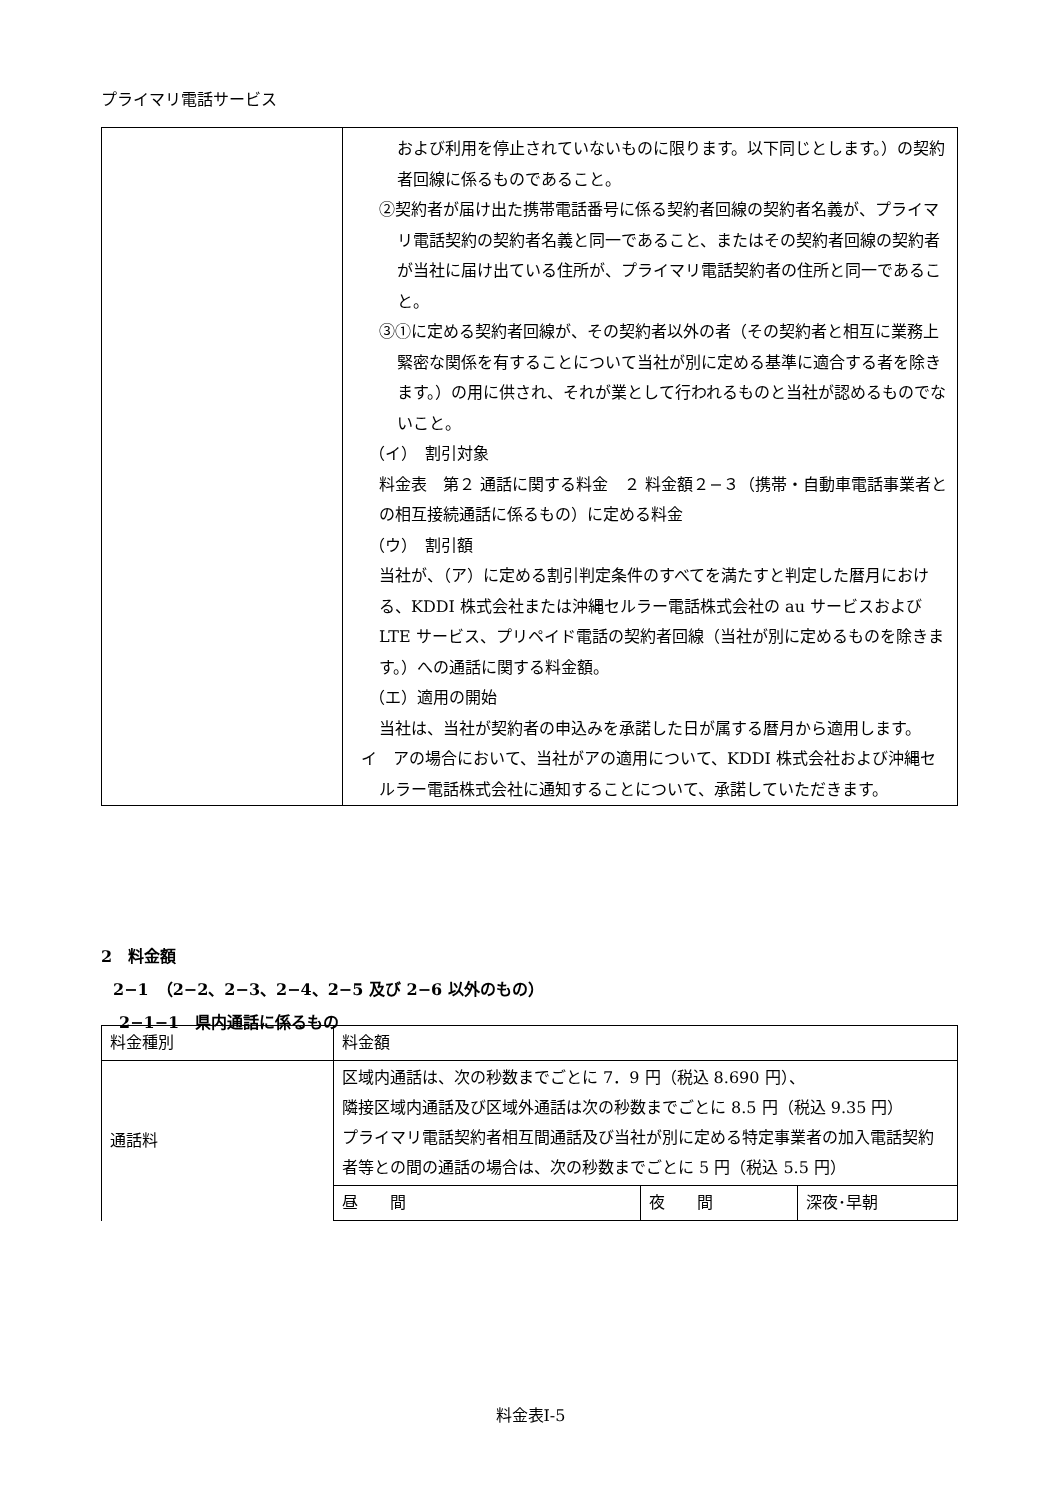プライマリ電話サービス
| | および利用を停止されていないものに限ります。以下同じとします。）の契約者回線に係るものであること。 ②契約者が届け出た携帯電話番号に係る契約者回線の契約者名義が、プライマリ電話契約の契約者名義と同一であること、またはその契約者回線の契約者が当社に届け出ている住所が、プライマリ電話契約者の住所と同一であること。 ③①に定める契約者回線が、その契約者以外の者（その契約者と相互に業務上緊密な関係を有することについて当社が別に定める基準に適合する者を除きます。）の用に供され、それが業として行われるものと当社が認めるものでないこと。 （イ） 割引対象 料金表 第２ 通話に関する料金 ２ 料金額２−３（携帯・自動車電話事業者との相互接続通話に係るもの）に定める料金 （ウ） 割引額 当社が、（ア）に定める割引判定条件のすべてを満たすと判定した暦月における、KDDI 株式会社または沖縄セルラー電話株式会社の au サービスおよび LTE サービス、プリペイド電話の契約者回線（当社が別に定めるものを除きます。）への通話に関する料金額。 （エ）適用の開始 当社は、当社が契約者の申込みを承諾した日が属する暦月から適用します。 イ アの場合において、当社がアの適用について、KDDI 株式会社および沖縄セルラー電話株式会社に通知することについて、承諾していただきます。 |
2　料金額
2−1　（2−2、2−3、2−4、2−5 及び 2−6 以外のもの）
2−1−1　県内通話に係るもの
| 料金種別 | 料金額 | | |
| 通話料 | 区域内通話は、次の秒数までごとに 7．9 円（税込 8.690 円）、 隣接区域内通話及び区域外通話は次の秒数までごとに 8.5 円（税込 9.35 円） プライマリ電話契約者相互間通話及び当社が別に定める特定事業者の加入電話契約者等との間の通話の場合は、次の秒数までごとに 5 円（税込 5.5 円） | | |
| | 昼 間 | 夜 間 | 深夜･早朝 |
料金表Ⅰ-5